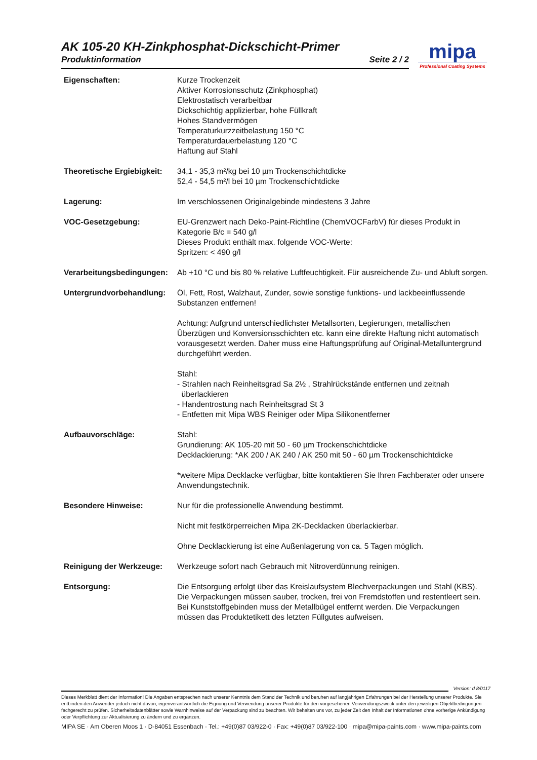AK 105-20 KH-Zinkphosphat-Dickschicht-Primer
Produktinformation Seite 2 / 2
mipa
Professional Coating Systems
Eigenschaften: Kurze Trockenzeit
Aktiver Korrosionsschutz (Zinkphosphat)
Elektrostatisch verarbeitbar
Dickschichtig applizierbar, hohe Füllkraft
Hohes Standvermögen
Temperaturkurzzeitbelastung 150 °C
Temperaturdauerbelastung 120 °C
Haftung auf Stahl
Theoretische Ergiebigkeit:
34,1 - 35,3 m²/kg bei 10 µm Trockenschichtdicke
52,4 - 54,5 m²/l bei 10 µm Trockenschichtdicke
Lagerung: Im verschlossenen Originalgebinde mindestens 3 Jahre
VOC-Gesetzgebung: EU-Grenzwert nach Deko-Paint-Richtline (ChemVOCFarbV) für dieses Produkt in Kategorie B/c = 540 g/l
Dieses Produkt enthält max. folgende VOC-Werte:
Spritzen: < 490 g/l
Verarbeitungsbedingungen:
Ab +10 °C und bis 80 % relative Luftfeuchtigkeit. Für ausreichende Zu- und Abluft sorgen.
Untergrundvorbehandlung: Öl, Fett, Rost, Walzhaut, Zunder, sowie sonstige funktions- und lackbeeinflussende Substanzen entfernen!
Achtung: Aufgrund unterschiedlichster Metallsorten, Legierungen, metallischen Überzügen und Konversionsschichten etc. kann eine direkte Haftung nicht automatisch vorausgesetzt werden. Daher muss eine Haftungsprüfung auf Original-Metalluntergrund durchgeführt werden.
Stahl:
- Strahlen nach Reinheitsgrad Sa 2½ , Strahlrückstände entfernen und zeitnah
überlackieren
- Handentrostung nach Reinheitsgrad St 3
- Entfetten mit Mipa WBS Reiniger oder Mipa Silikonentferner
Aufbauvorschläge: Stahl:
Grundierung: AK 105-20 mit 50 - 60 µm Trockenschichtdicke
Decklackierung: *AK 200 / AK 240 / AK 250 mit 50 - 60 µm Trockenschichtdicke
*weitere Mipa Decklacke verfügbar, bitte kontaktieren Sie Ihren Fachberater oder unsere Anwendungstechnik.
Besondere Hinweise: Nur für die professionelle Anwendung bestimmt.
Nicht mit festkörperreichen Mipa 2K-Decklacken überlackierbar.
Ohne Decklackierung ist eine Außenlagerung von ca. 5 Tagen möglich.
Reinigung der Werkzeuge: Werkzeuge sofort nach Gebrauch mit Nitroverdünnung reinigen.
Entsorgung: Die Entsorgung erfolgt über das Kreislaufsystem Blechverpackungen und Stahl (KBS). Die Verpackungen müssen sauber, trocken, frei von Fremdstoffen und restentleert sein. Bei Kunststoffgebinden muss der Metallbügel entfernt werden. Die Verpackungen müssen das Produktetikett des letzten Füllgutes aufweisen.
Version: d 8/0117
Dieses Merkblatt dient der Information! Die Angaben entsprechen nach unserer Kenntnis dem Stand der Technik und beruhen auf langjährigen Erfahrungen bei der Herstellung unserer Produkte. Sie entbinden den Anwender jedoch nicht davon, eigenverantwortlich die Eignung und Verwendung unserer Produkte für den vorgesehenen Verwendungszweck unter den jeweiligen Objektbedingungen fachgerecht zu prüfen. Sicherheitsdatenblätter sowie Warnhinweise auf der Verpackung sind zu beachten. Wir behalten uns vor, zu jeder Zeit den Inhalt der Informationen ohne vorherige Ankündigung oder Verpflichtung zur Aktualisierung zu ändern und zu ergänzen.
MIPA SE · Am Oberen Moos 1 · D-84051 Essenbach · Tel.: +49(0)87 03/922-0 · Fax: +49(0)87 03/922-100 · mipa@mipa-paints.com · www.mipa-paints.com